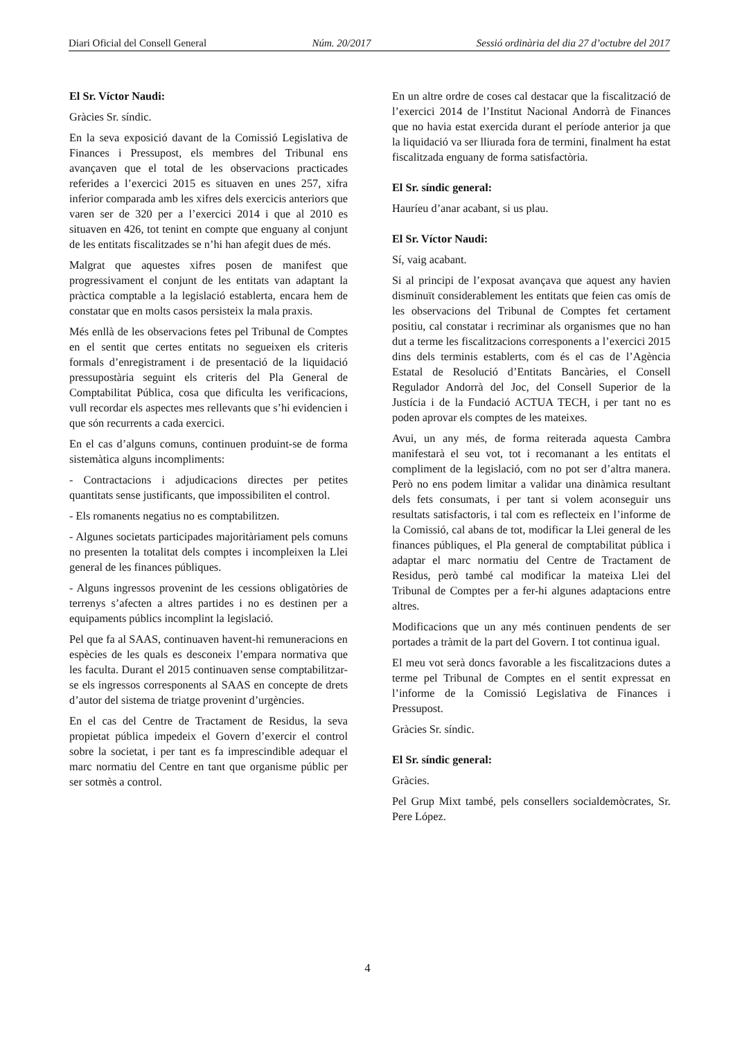Diari Oficial del Consell General Núm. 20/2017 Sessió ordinària del dia 27 d’octubre del 2017
El Sr. Víctor Naudi:
Gràcies Sr. síndic.
En la seva exposició davant de la Comissió Legislativa de Finances i Pressupost, els membres del Tribunal ens avançaven que el total de les observacions practicades referides a l’exercici 2015 es situaven en unes 257, xifra inferior comparada amb les xifres dels exercicis anteriors que varen ser de 320 per a l’exercici 2014 i que al 2010 es situaven en 426, tot tenint en compte que enguany al conjunt de les entitats fiscalitzades se n’hi han afegit dues de més.
Malgrat que aquestes xifres posen de manifest que progressivament el conjunt de les entitats van adaptant la pràctica comptable a la legislació establerta, encara hem de constatar que en molts casos persisteix la mala praxis.
Més enllà de les observacions fetes pel Tribunal de Comptes en el sentit que certes entitats no segueixen els criteris formals d’enregistrament i de presentació de la liquidació pressupostària seguint els criteris del Pla General de Comptabilitat Pública, cosa que dificulta les verificacions, vull recordar els aspectes mes rellevants que s’hi evidencien i que són recurrents a cada exercici.
En el cas d’alguns comuns, continuen produint-se de forma sistemàtica alguns incompliments:
- Contractacions i adjudicacions directes per petites quantitats sense justificants, que impossibiliten el control.
- Els romanents negatius no es comptabilitzen.
- Algunes societats participades majoritàriament pels comuns no presenten la totalitat dels comptes i incompleixen la Llei general de les finances públiques.
- Alguns ingressos provenint de les cessions obligatòries de terrenys s’afecten a altres partides i no es destinen per a equipaments públics incomplint la legislació.
Pel que fa al SAAS, continuaven havent-hi remuneracions en espècies de les quals es desconeix l’empara normativa que les faculta. Durant el 2015 continuaven sense comptabilitzar-se els ingressos corresponents al SAAS en concepte de drets d’autor del sistema de triatge provenint d’urgències.
En el cas del Centre de Tractament de Residus, la seva propietat pública impedeix el Govern d’exercir el control sobre la societat, i per tant es fa imprescindible adequar el marc normatiu del Centre en tant que organisme públic per ser sotmès a control.
En un altre ordre de coses cal destacar que la fiscalització de l’exercici 2014 de l’Institut Nacional Andorrà de Finances que no havia estat exercida durant el període anterior ja que la liquidació va ser lliurada fora de termini, finalment ha estat fiscalitzada enguany de forma satisfactòria.
El Sr. síndic general:
Hauríeu d’anar acabant, si us plau.
El Sr. Víctor Naudi:
Sí, vaig acabant.
Si al principi de l’exposat avançava que aquest any havien disminuït considerablement les entitats que feien cas omís de les observacions del Tribunal de Comptes fet certament positiu, cal constatar i recriminar als organismes que no han dut a terme les fiscalitzacions corresponents a l’exercici 2015 dins dels terminis establerts, com és el cas de l’Agència Estatal de Resolució d’Entitats Bancàries, el Consell Regulador Andorrà del Joc, del Consell Superior de la Justícia i de la Fundació ACTUA TECH, i per tant no es poden aprovar els comptes de les mateixes.
Avui, un any més, de forma reiterada aquesta Cambra manifestarà el seu vot, tot i recomanant a les entitats el compliment de la legislació, com no pot ser d’altra manera. Però no ens podem limitar a validar una dinàmica resultant dels fets consumats, i per tant si volem aconseguir uns resultats satisfactoris, i tal com es reflecteix en l’informe de la Comissió, cal abans de tot, modificar la Llei general de les finances públiques, el Pla general de comptabilitat pública i adaptar el marc normatiu del Centre de Tractament de Residus, però també cal modificar la mateixa Llei del Tribunal de Comptes per a fer-hi algunes adaptacions entre altres.
Modificacions que un any més continuen pendents de ser portades a tràmit de la part del Govern. I tot continua igual.
El meu vot serà doncs favorable a les fiscalitzacions dutes a terme pel Tribunal de Comptes en el sentit expressat en l’informe de la Comissió Legislativa de Finances i Pressupost.
Gràcies Sr. síndic.
El Sr. síndic general:
Gràcies.
Pel Grup Mixt també, pels consellers socialdemòcrates, Sr. Pere López.
4